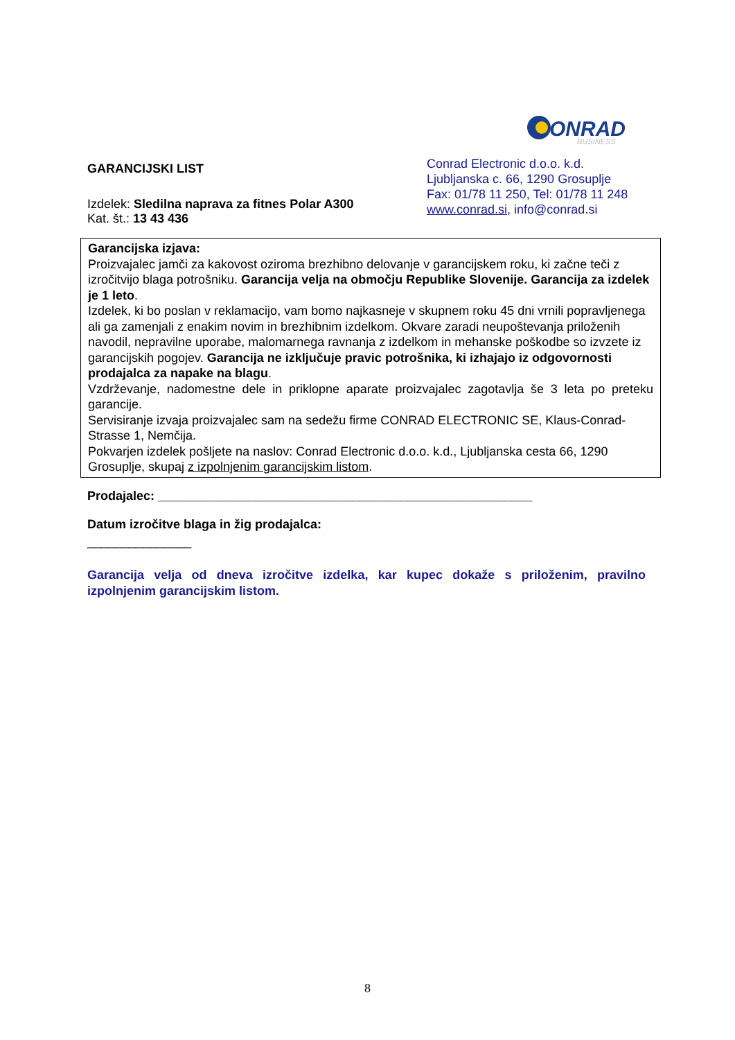ONRAD
BUSINESS
GARANCIJSKI LIST
Izdelek: Sledilna naprava za fitnes Polar A300
Kat. št.: 13 43 436
Conrad Electronic d.o.o. k.d.
Ljubljanska c. 66, 1290 Grosuplje
Fax: 01/78 11 250, Tel: 01/78 11 248
www.conrad.si, info@conrad.si
Garancijska izjava:
Proizvajalec jamči za kakovost oziroma brezhibno delovanje v garancijskem roku, ki začne teči z izročitvijo blaga potrošniku. Garancija velja na območju Republike Slovenije. Garancija za izdelek je 1 leto.
Izdelek, ki bo poslan v reklamacijo, vam bomo najkasneje v skupnem roku 45 dni vrnili popravljenega ali ga zamenjali z enakim novim in brezhibnim izdelkom. Okvare zaradi neupoštevanja priloženih navodil, nepravilne uporabe, malomarnega ravnanja z izdelkom in mehanske poškodbe so izvzete iz garancijskih pogojev. Garancija ne izključuje pravic potrošnika, ki izhajajo iz odgovornosti prodajalca za napake na blagu.
Vzdrževanje, nadomestne dele in priklopne aparate proizvajalec zagotavlja še 3 leta po preteku garancije.
Servisiranje izvaja proizvajalec sam na sedežu firme CONRAD ELECTRONIC SE, Klaus-Conrad-Strasse 1, Nemčija.
Pokvarjen izdelek pošljete na naslov: Conrad Electronic d.o.o. k.d., Ljubljanska cesta 66, 1290 Grosuplje, skupaj z izpolnjenim garancijskim listom.
Prodajalec: ______________________________________________________
Datum izročitve blaga in žig prodajalca:
_______________
Garancija velja od dneva izročitve izdelka, kar kupec dokaže s priloženim, pravilno izpolnjenim garancijskim listom.
8